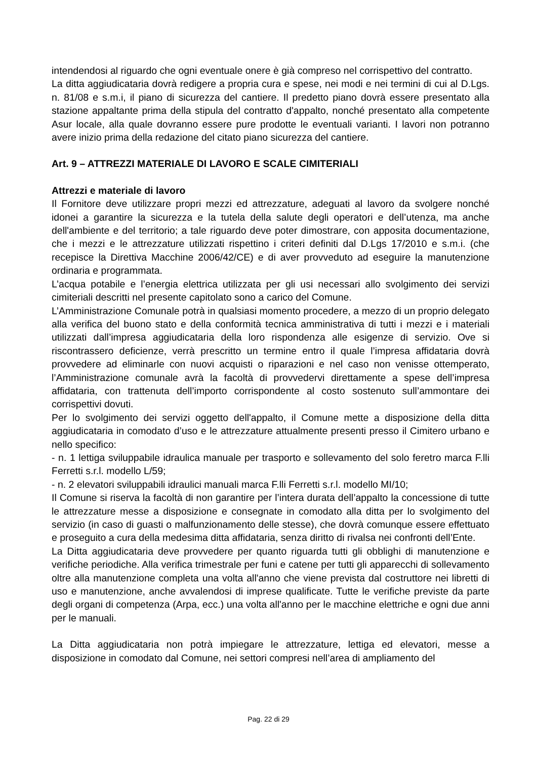intendendosi al riguardo che ogni eventuale onere è già compreso nel corrispettivo del contratto.
La ditta aggiudicataria dovrà redigere a propria cura e spese, nei modi e nei termini di cui al D.Lgs. n. 81/08 e s.m.i, il piano di sicurezza del cantiere. Il predetto piano dovrà essere presentato alla stazione appaltante prima della stipula del contratto d'appalto, nonché presentato alla competente Asur locale, alla quale dovranno essere pure prodotte le eventuali varianti. I lavori non potranno avere inizio prima della redazione del citato piano sicurezza del cantiere.
Art. 9 – ATTREZZI MATERIALE DI LAVORO E SCALE CIMITERIALI
Attrezzi e materiale di lavoro
Il Fornitore deve utilizzare propri mezzi ed attrezzature, adeguati al lavoro da svolgere nonché idonei a garantire la sicurezza e la tutela della salute degli operatori e dell’utenza, ma anche dell'ambiente e del territorio; a tale riguardo deve poter dimostrare, con apposita documentazione, che i mezzi e le attrezzature utilizzati rispettino i criteri definiti dal D.Lgs 17/2010 e s.m.i. (che recepisce la Direttiva Macchine 2006/42/CE) e di aver provveduto ad eseguire la manutenzione ordinaria e programmata.
L’acqua potabile e l’energia elettrica utilizzata per gli usi necessari allo svolgimento dei servizi cimiteriali descritti nel presente capitolato sono a carico del Comune.
L’Amministrazione Comunale potrà in qualsiasi momento procedere, a mezzo di un proprio delegato alla verifica del buono stato e della conformità tecnica amministrativa di tutti i mezzi e i materiali utilizzati dall’impresa aggiudicataria della loro rispondenza alle esigenze di servizio. Ove si riscontrassero deficienze, verrà prescritto un termine entro il quale l’impresa affidataria dovrà provvedere ad eliminarle con nuovi acquisti o riparazioni e nel caso non venisse ottemperato, l’Amministrazione comunale avrà la facoltà di provvedervi direttamente a spese dell’impresa affidataria, con trattenuta dell’importo corrispondente al costo sostenuto sull’ammontare dei corrispettivi dovuti.
Per lo svolgimento dei servizi oggetto dell'appalto, il Comune mette a disposizione della ditta aggiudicataria in comodato d’uso e le attrezzature attualmente presenti presso il Cimitero urbano e nello specifico:
- n. 1 lettiga sviluppabile idraulica manuale per trasporto e sollevamento del solo feretro marca F.lli Ferretti s.r.l. modello L/59;
- n. 2 elevatori sviluppabili idraulici manuali marca F.lli Ferretti s.r.l. modello MI/10;
Il Comune si riserva la facoltà di non garantire per l’intera durata dell’appalto la concessione di tutte le attrezzature messe a disposizione e consegnate in comodato alla ditta per lo svolgimento del servizio (in caso di guasti o malfunzionamento delle stesse), che dovrà comunque essere effettuato e proseguito a cura della medesima ditta affidataria, senza diritto di rivalsa nei confronti dell’Ente.
La Ditta aggiudicataria deve provvedere per quanto riguarda tutti gli obblighi di manutenzione e verifiche periodiche. Alla verifica trimestrale per funi e catene per tutti gli apparecchi di sollevamento oltre alla manutenzione completa una volta all'anno che viene prevista dal costruttore nei libretti di uso e manutenzione, anche avvalendosi di imprese qualificate. Tutte le verifiche previste da parte degli organi di competenza (Arpa, ecc.) una volta all'anno per le macchine elettriche e ogni due anni per le manuali.
La Ditta aggiudicataria non potrà impiegare le attrezzature, lettiga ed elevatori, messe a disposizione in comodato dal Comune, nei settori compresi nell’area di ampliamento del
Pag. 22 di 29